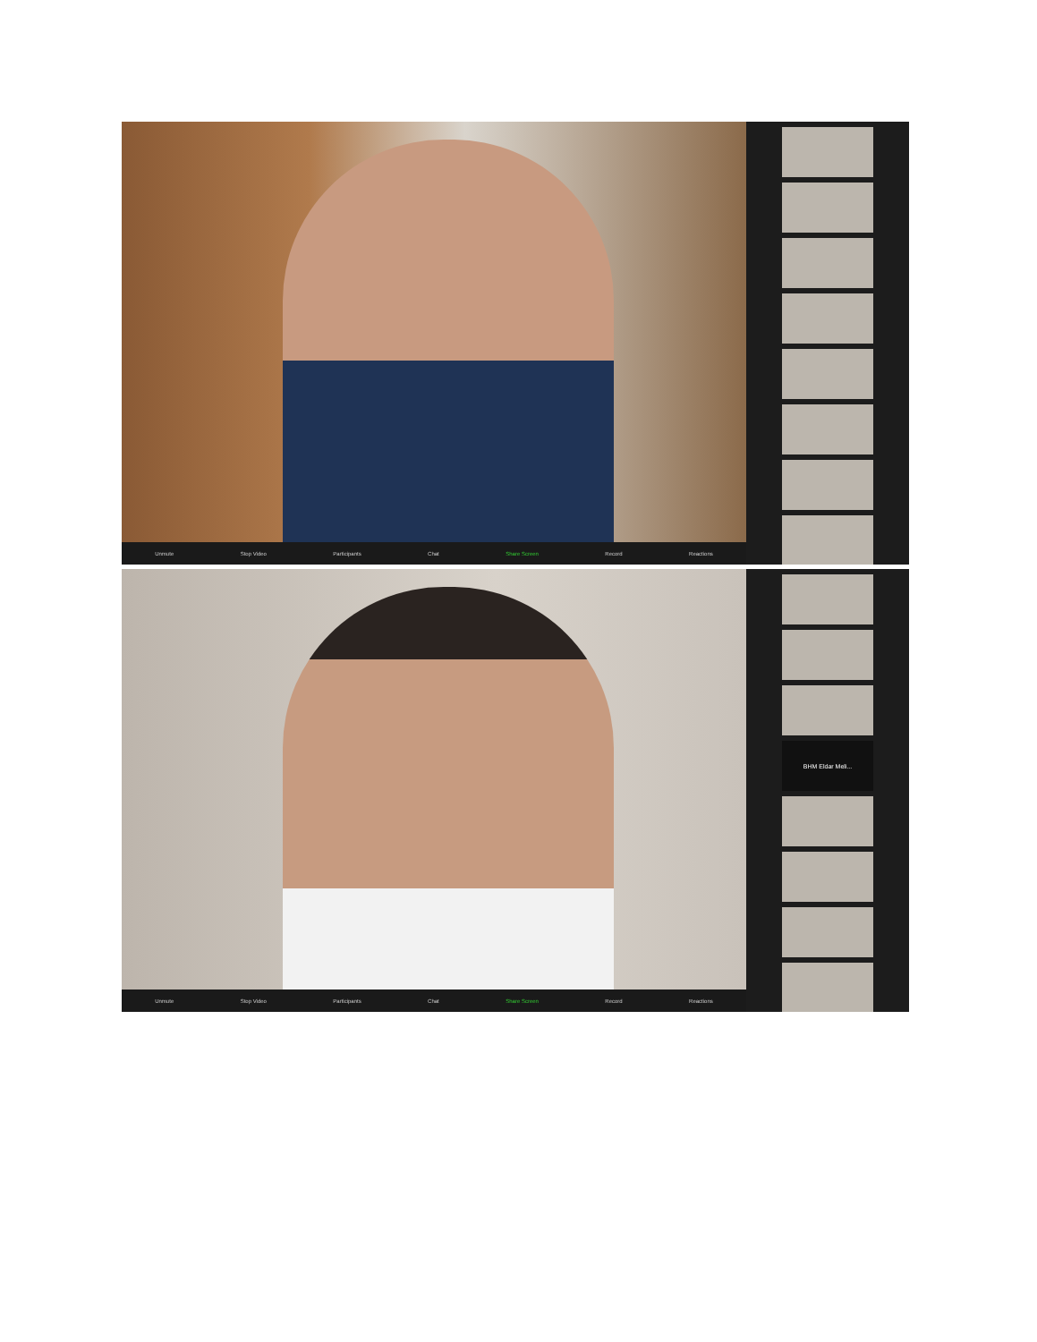Unmute Stop Video Participants Chat Share Screen Record Reactions
BHM Eldar Meli...
Unmute Stop Video Participants Chat Share Screen Record Reactions